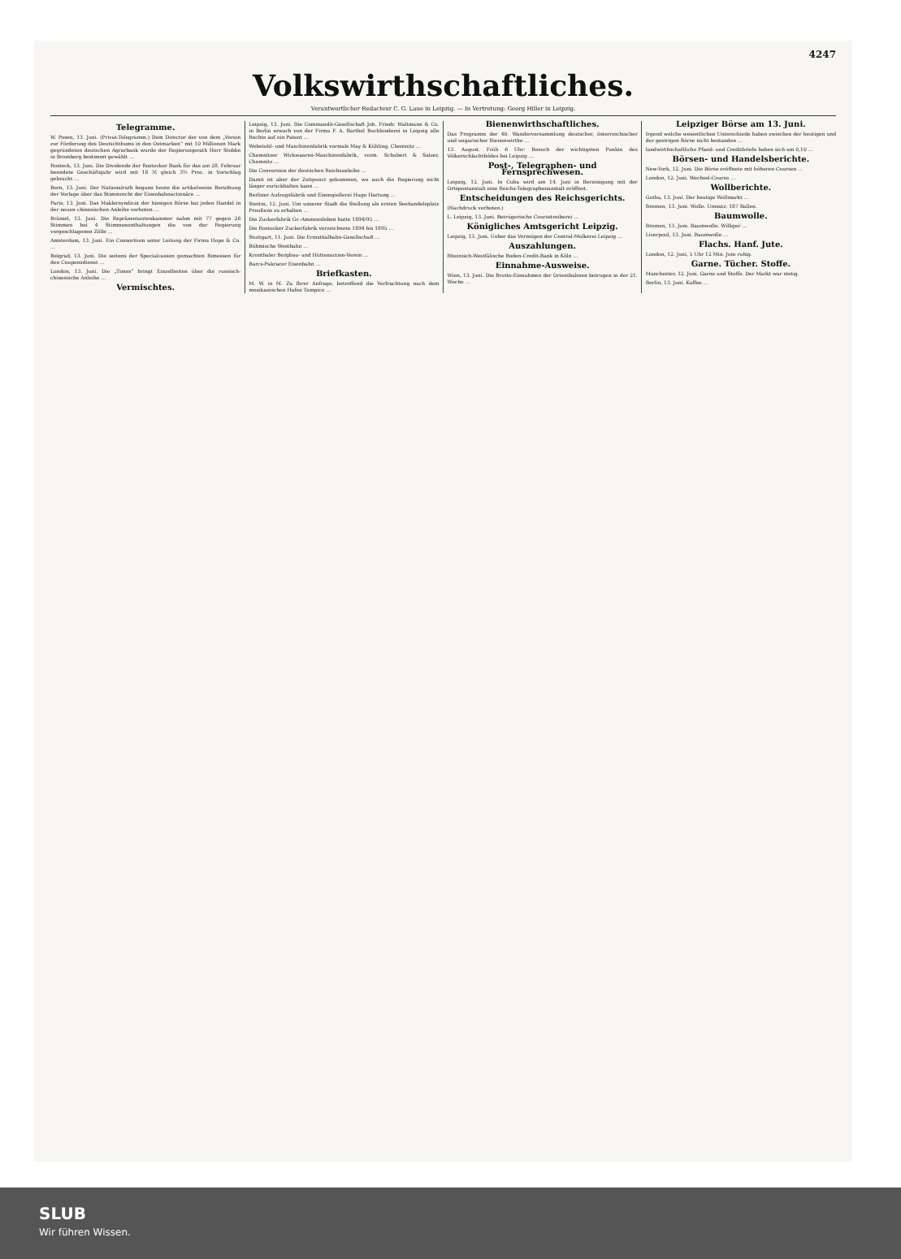4247
Volkswirthschaftliches.
Verantwortlicher Redacteur C. G. Laue in Leipzig. — In Vertretung: Georg Hiller in Leipzig.
Telegramme.
W. Posen, 13. Juni. (Privat-Telegramm.) Dem Director der von dem „Verein zur Förderung des Deutschthums in den Ostmarken“ mit 10 Millionen Mark gegründeten deutschen Agrarbank wurde der Regierungsrath Herr Stobbe in Bromberg bestimmt gewählt …
Rostock, 13. Juni. Die Dividende der Rostocker Bank für das am 28. Februar beendete Geschäftsjahr wird mit 18 ℳ gleich 3½ Proc. in Vorschlag gebracht …
Bern, 13. Juni. Der Nationalrath begann heute die artikelweise Berathung der Vorlage über das Stimmrecht der Eisenbahnactionäre …
Paris, 13. Juni. Das Maklersyndicat der hiesigen Börse hat jeden Handel in der neuen chinesischen Anleihe verboten …
Brüssel, 13. Juni. Die Repräsentantenkammer nahm mit 77 gegen 26 Stimmen bei 4 Stimmenenthaltungen die von der Regierung vorgeschlagenen Zölle …
Amsterdam, 13. Juni. Ein Consortium unter Leitung der Firma Hope & Co. …
Belgrad, 13. Juni. Die seitens der Specialcassen gemachten Rimessen für den Couponsdienst …
London, 13. Juni. Die „Times“ bringt Einzelheiten über die russisch-chinesische Anleihe …
Vermischtes.
Leipzig, 13. Juni. Die Commandit-Gesellschaft Joh. Friedr. Waltmann & Co. in Berlin erwarb von der Firma F. A. Barthel Buchbinderei in Leipzig alle Rechte auf ein Patent …
Webstuhl- und Maschinenfabrik vormals May & Kühling, Chemnitz …
Chemnitzer Wirkwaaren-Maschinenfabrik, vorm. Schubert & Salzer, Chemnitz …
Die Conversion der deutschen Reichsanleihe …
Damit ist aber der Zeitpunct gekommen, wo auch die Regierung nicht länger zurückhalten kann …
Berliner Aufzugsfabrik und Eisengießerei Hugo Hartung …
Stettin, 12. Juni. Um unserer Stadt die Stellung als ersten Seehandelsplatz Preußens zu erhalten …
Die Zuckerfabrik Gr.-Ammensleben hatte 1894/95 …
Die Rostocker Zuckerfabrik verzeichnete 1894 bis 1895 …
Stuttgart, 11. Juni. Die Ermsthalbahn-Gesellschaft …
Böhmische Westbahn …
Kronthaler Bergbau- und Hüttenactien-Verein …
Barcs-Pakracer Eisenbahn …
Briefkasten.
M. W. in M. Zu Ihrer Anfrage, betreffend die Verfrachtung nach dem mexikanischen Hafen Tampico …
Bienenwirthschaftliches.
Das Programm der 40. Wanderversammlung deutscher, österreichischer und ungarischer Bienenwirthe …
13. August. Früh 6 Uhr: Besuch der wichtigsten Punkte des Völkerschlachtfeldes bei Leipzig …
Post-, Telegraphen- und Fernsprechwesen.
Leipzig, 12. Juni. In Cuba wird am 14. Juni in Bereinigung mit der Ortspostanstalt eine Reichs-Telegraphenanstalt eröffnet.
Entscheidungen des Reichsgerichts.
(Nachdruck verboten.)
L. Leipzig, 13. Juni. Betrügerische Coursstreiberei …
Königliches Amtsgericht Leipzig.
Leipzig, 13. Juni. Ueber das Vermögen der Central-Molkerei Leipzig …
Auszahlungen.
Rheinisch-Westfälische Boden-Credit-Bank in Köln …
Einnahme-Ausweise.
Wien, 13. Juni. Die Brutto-Einnahmen der Orientbahnen betrugen in der 21. Woche …
Leipziger Börse am 13. Juni.
Irgend welche wesentlichen Unterschiede haben zwischen der heutigen und der gestrigen Börse nicht bestanden …
landwirthschaftliche Pfand- und Creditbriefe haben sich um 0,10 …
Börsen- und Handelsberichte.
New-York, 12. Juni. Die Börse eröffnete mit höheren Coursen …
London, 12. Juni. Wechsel-Course …
Wollberichte.
Gotha, 13. Juni. Der heutige Wollmarkt …
Bremen, 13. Juni. Wolle. Umsatz: 187 Ballen.
Baumwolle.
Bremen, 13. Juni. Baumwolle. Williger …
Liverpool, 13. Juni. Baumwolle …
Flachs. Hanf. Jute.
London, 12. Juni, 5 Uhr 12 Min. Jute ruhig.
Garne. Tücher. Stoffe.
Manchester, 12. Juni. Garne und Stoffe. Der Markt war stetig.
Berlin, 13. Juni. Kaffee …
SLUB
Wir führen Wissen.